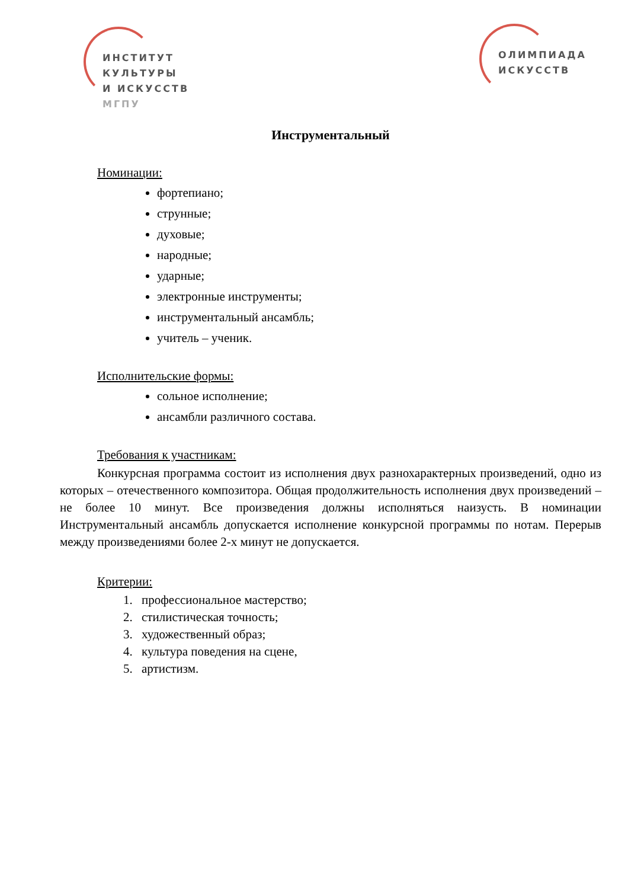ИНСТИТУТ
КУЛЬТУРЫ
И ИСКУССТВ
МГПУ
ОЛИМПИАДА
ИСКУССТВ
Инструментальный
Номинации:
фортепиано;
струнные;
духовые;
народные;
ударные;
электронные инструменты;
инструментальный ансамбль;
учитель – ученик.
Исполнительские формы:
сольное исполнение;
ансамбли различного состава.
Требования к участникам:
Конкурсная программа состоит из исполнения двух разнохарактерных произведений, одно из которых – отечественного композитора. Общая продолжительность исполнения двух произведений – не более 10 минут. Все произведения должны исполняться наизусть. В номинации Инструментальный ансамбль допускается исполнение конкурсной программы по нотам. Перерыв между произведениями более 2-х минут не допускается.
Критерии:
1. профессиональное мастерство;
2. стилистическая точность;
3. художественный образ;
4. культура поведения на сцене,
5. артистизм.